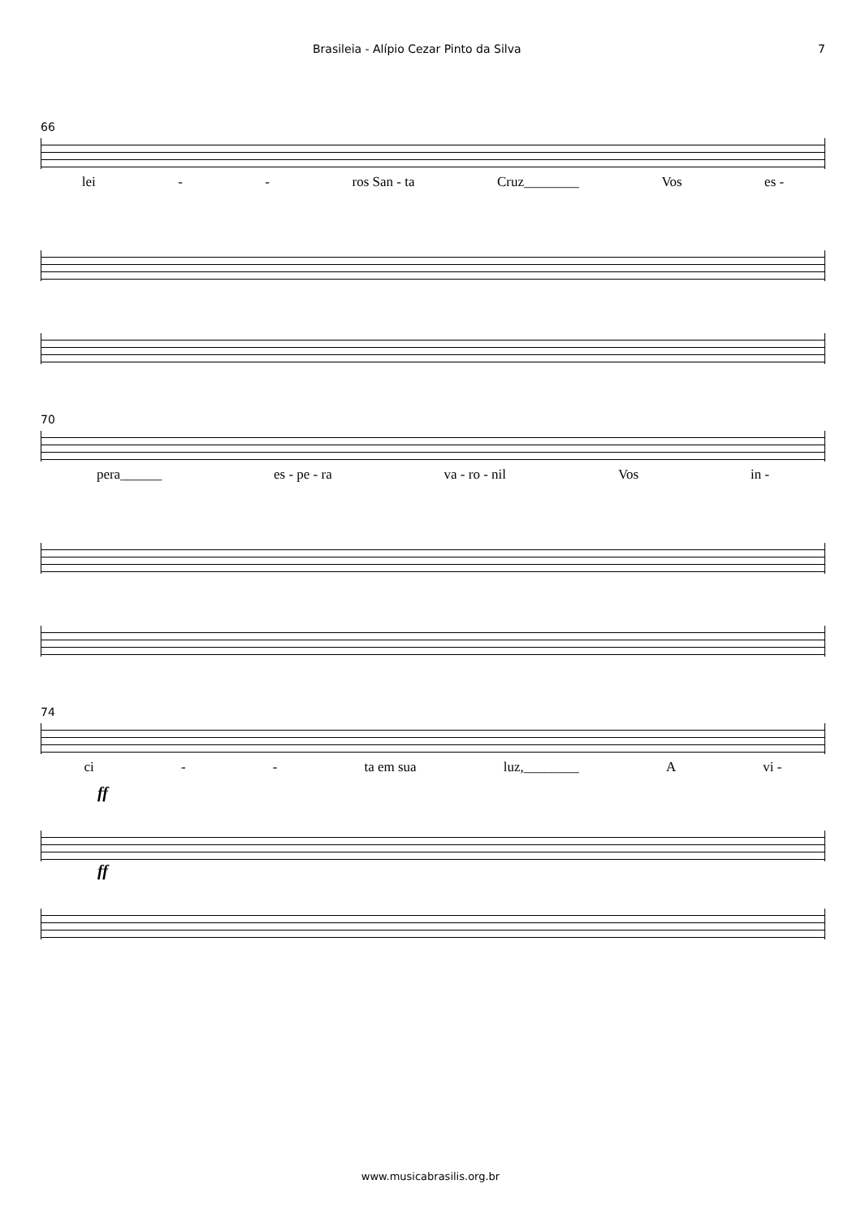Brasileia - Alípio Cezar Pinto da Silva 7
66
lei - - ros San - ta Cruz________ Vos es -
70
pera______ es - pe - ra va - ro - nil Vos in -
74
ci - - ta em sua luz,________ A vi -
ff
ff
www.musicabrasilis.org.br